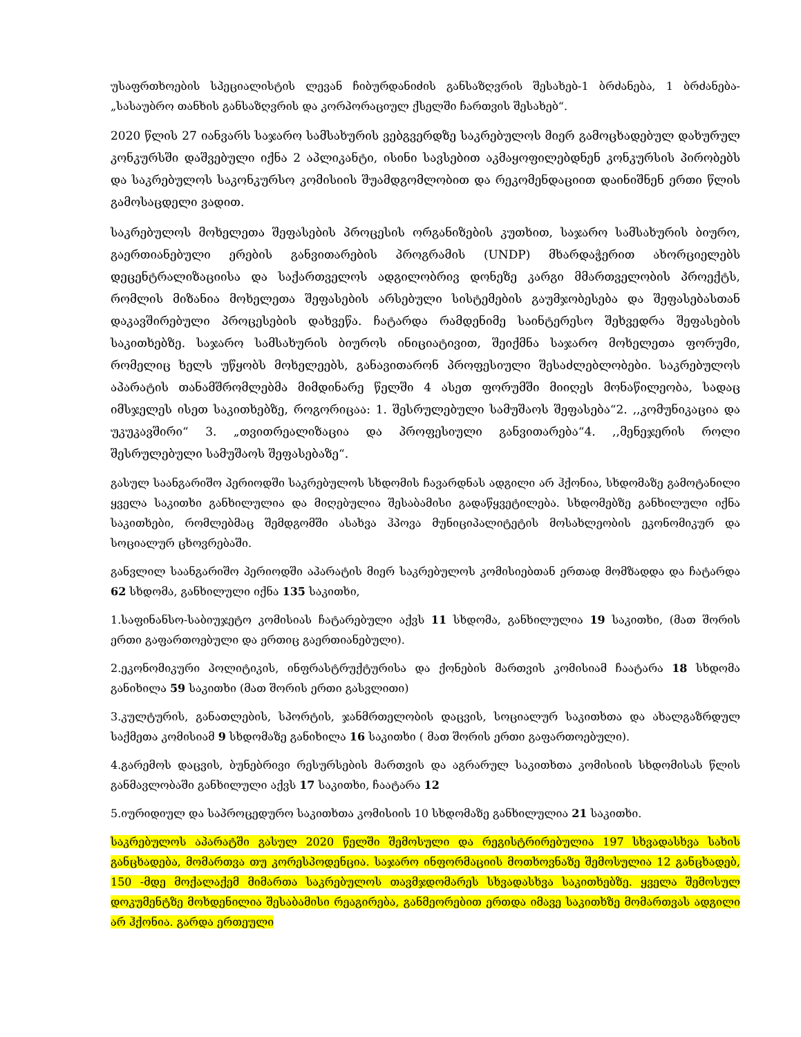უსაფრთხოების სპეციალისტის ლევან ჩიბურდანიძის განსაზღვრის შესახებ-1 ბრძანება, 1 ბრძანება-„სასაუბრო თანხის განსაზღვრის და კორპორაციულ ქსელში ჩართვის შესახებ“.
2020 წლის 27 იანვარს საჯარო სამსახურის ვებგვერდზე საკრებულოს მიერ გამოცხადებულ დახურულ კონკურსში დაშვებული იქნა 2 აპლიკანტი, ისინი სავსებით აკმაყოფილებდნენ კონკურსის პირობებს და საკრებულოს საკონკურსო კომისიის შუამდგომლობით და რეკომენდაციით დაინიშნენ ერთი წლის გამოსაცდელი ვადით.
საკრებულოს მოხელეთა შეფასების პროცესის ორგანიზების კუთხით, საჯარო სამსახურის ბიურო, გაერთიანებული ერების განვითარების პროგრამის (UNDP) მხარდაჭერით ახორციელებს დეცენტრალიზაციისა და საქართველოს ადგილობრივ დონეზე კარგი მმართველობის პროექტს, რომლის მიზანია მოხელეთა შეფასების არსებული სისტემების გაუმჯობესება და შეფასებასთან დაკავშირებული პროცესების დახვეწა. ჩატარდა რამდენიმე საინტერესო შეხვედრა შეფასების საკითხებზე. საჯარო სამსახურის ბიუროს ინიციატივით, შეიქმნა საჯარო მოხელეთა ფორუმი, რომელიც ხელს უწყობს მოხელეებს, განავითარონ პროფესიული შესაძლებლობები. საკრებულოს აპარატის თანამშრომლებმა მიმდინარე წელში 4 ასეთ ფორუმში მიიღეს მონაწილეობა, სადაც იმსჯელეს ისეთ საკითხებზე, როგორიცაა: 1. შესრულებული სამუშაოს შეფასება“2. ,,კომუნიკაცია და უკუკავშირი“ 3. „თვითრეალიზაცია და პროფესიული განვითარება“4. ,,მენეჯერის როლი შესრულებული სამუშაოს შეფასებაზე“.
გასულ საანგარიშო პერიოდში საკრებულოს სხდომის ჩავარდნას ადგილი არ ჰქონია, სხდომაზე გამოტანილი ყველა საკითხი განხილულია და მიღებულია შესაბამისი გადაწყვეტილება. სხდომებზე განხილული იქნა საკითხები, რომლებმაც შემდგომში ასახვა ჰპოვა მუნიციპალიტეტის მოსახლეობის ეკონომიკურ და სოციალურ ცხოვრებაში.
განვლილ საანგარიშო პერიოდში აპარატის მიერ საკრებულოს კომისიებთან ერთად მომზადდა და ჩატარდა 62 სხდომა, განხილული იქნა 135 საკითხი,
1.საფინანსო-საბიუჯეტო კომისიას ჩატარებული აქვს 11 სხდომა, განხილულია 19 საკითხი, (მათ შორის ერთი გაფართოებული და ერთიც გაერთიანებული).
2.ეკონომიკური პოლიტიკის, ინფრასტრუქტურისა და ქონების მართვის კომისიამ ჩაატარა 18 სხდომა განიხილა 59 საკითხი (მათ შორის ერთი გასვლითი)
3.კულტურის, განათლების, სპორტის, ჯანმრთელობის დაცვის, სოციალურ საკითხთა და ახალგაზრდულ საქმეთა კომისიამ 9 სხდომაზე განიხილა 16 საკითხი ( მათ შორის ერთი გაფართოებული).
4.გარემოს დაცვის, ბუნებრივი რესურსების მართვის და აგრარულ საკითხთა კომისიის სხდომისას წლის განმავლობაში განხილული აქვს 17 საკითხი, ჩაატარა 12
5.იურიდიულ და საპროცედურო საკითხთა კომისიის 10 სხდომაზე განხილულია 21 საკითხი.
საკრებულოს აპარატში გასულ 2020 წელში შემოსული და რეგისტრირებულია 197 სხვადასხვა სახის განცხადება, მომართვა თუ კორესპოდენცია. საჯარო ინფორმაციის მოთხოვნაზე შემოსულია 12 განცხადებ, 150 -მდე მოქალაქემ მიმართა საკრებულოს თავმჯდომარეს სხვადასხვა საკითხებზე. ყველა შემოსულ დოკუმენტზე მოხდენილია შესაბამისი რეაგირება, განმეორებით ერთდა იმავე საკითხზე მომართვას ადგილი არ ჰქონია. გარდა ერთეული